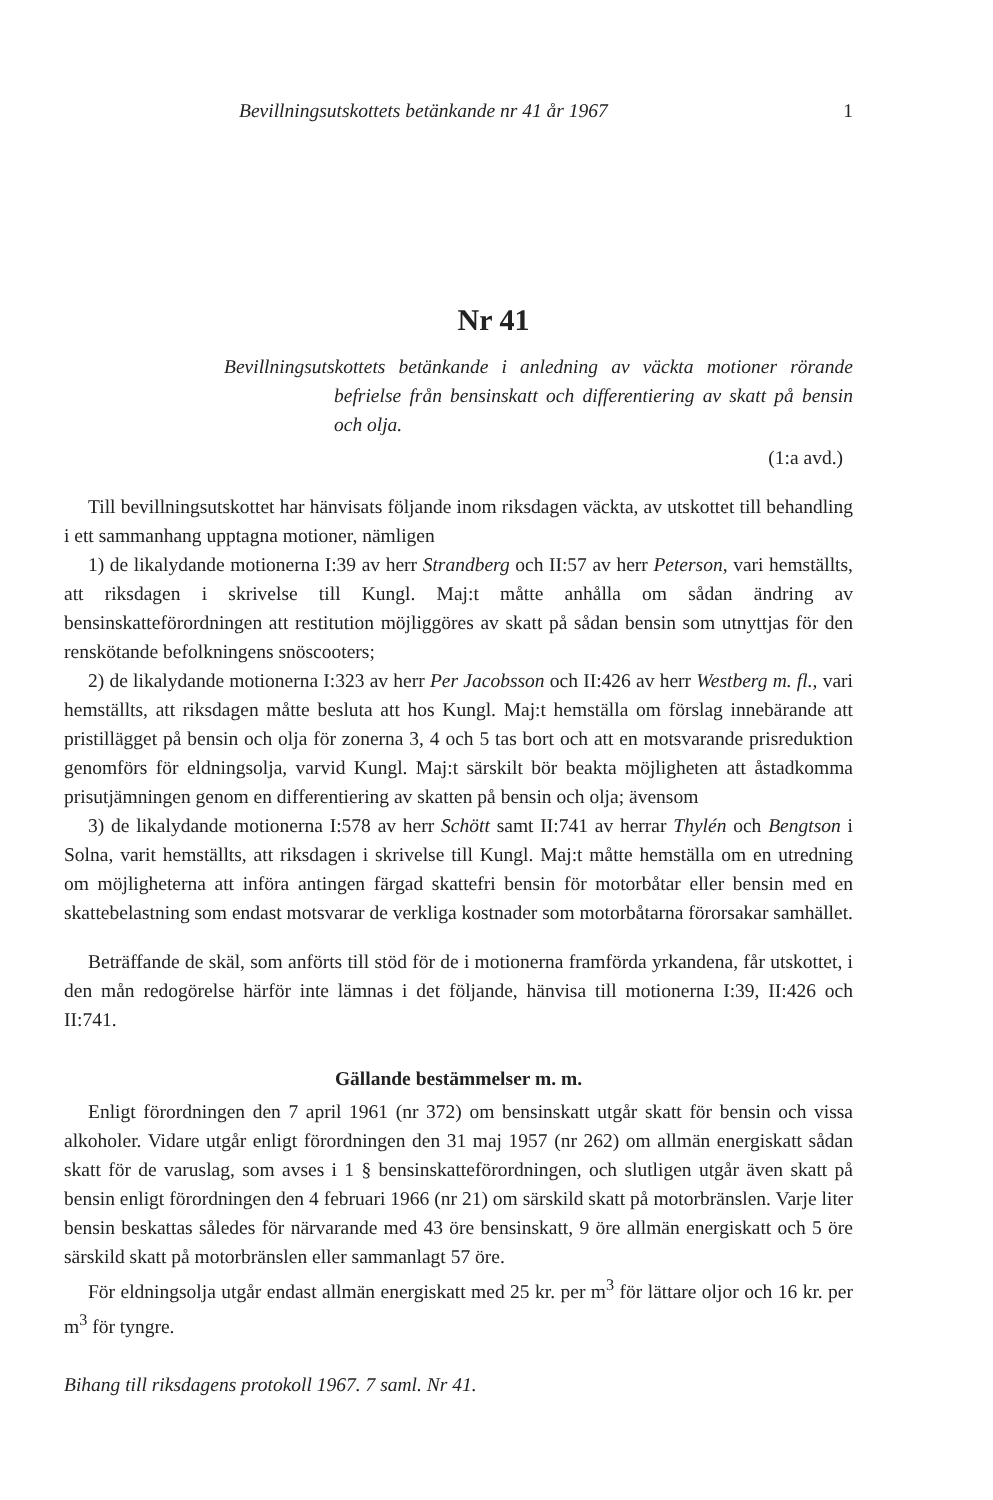Bevillningsutskottets betänkande nr 41 år 1967 1
Nr 41
Bevillningsutskottets betänkande i anledning av väckta motioner rörande befrielse från bensinskatt och differentiering av skatt på bensin och olja.
(1:a avd.)
Till bevillningsutskottet har hänvisats följande inom riksdagen väckta, av utskottet till behandling i ett sammanhang upptagna motioner, nämligen
1) de likalydande motionerna I:39 av herr Strandberg och II:57 av herr Peterson, vari hemställts, att riksdagen i skrivelse till Kungl. Maj:t måtte anhålla om sådan ändring av bensinskatteförordningen att restitution möjliggöres av skatt på sådan bensin som utnyttjas för den renskötande befolkningens snöscooters;
2) de likalydande motionerna I:323 av herr Per Jacobsson och II:426 av herr Westberg m. fl., vari hemställts, att riksdagen måtte besluta att hos Kungl. Maj:t hemställa om förslag innebärande att pristillägget på bensin och olja för zonerna 3, 4 och 5 tas bort och att en motsvarande prisreduktion genomförs för eldningsolja, varvid Kungl. Maj:t särskilt bör beakta möjligheten att åstadkomma prisutjämningen genom en differentiering av skatten på bensin och olja; ävensom
3) de likalydande motionerna I:578 av herr Schött samt II:741 av herrar Thylén och Bengtson i Solna, varit hemställts, att riksdagen i skrivelse till Kungl. Maj:t måtte hemställa om en utredning om möjligheterna att införa antingen färgad skattefri bensin för motorbåtar eller bensin med en skattebelastning som endast motsvarar de verkliga kostnader som motorbåtarna förorsakar samhället.
Beträffande de skäl, som anförts till stöd för de i motionerna framförda yrkandena, får utskottet, i den mån redogörelse härför inte lämnas i det följande, hänvisa till motionerna I:39, II:426 och II:741.
Gällande bestämmelser m. m.
Enligt förordningen den 7 april 1961 (nr 372) om bensinskatt utgår skatt för bensin och vissa alkoholer. Vidare utgår enligt förordningen den 31 maj 1957 (nr 262) om allmän energiskatt sådan skatt för de varuslag, som avses i 1 § bensinskatteförordningen, och slutligen utgår även skatt på bensin enligt förordningen den 4 februari 1966 (nr 21) om särskild skatt på motorbränslen. Varje liter bensin beskattas således för närvarande med 43 öre bensinskatt, 9 öre allmän energiskatt och 5 öre särskild skatt på motorbränslen eller sammanlagt 57 öre.
För eldningsolja utgår endast allmän energiskatt med 25 kr. per m<sup>3</sup> för lättare oljor och 16 kr. per m<sup>3</sup> för tyngre.
Bihang till riksdagens protokoll 1967. 7 saml. Nr 41.